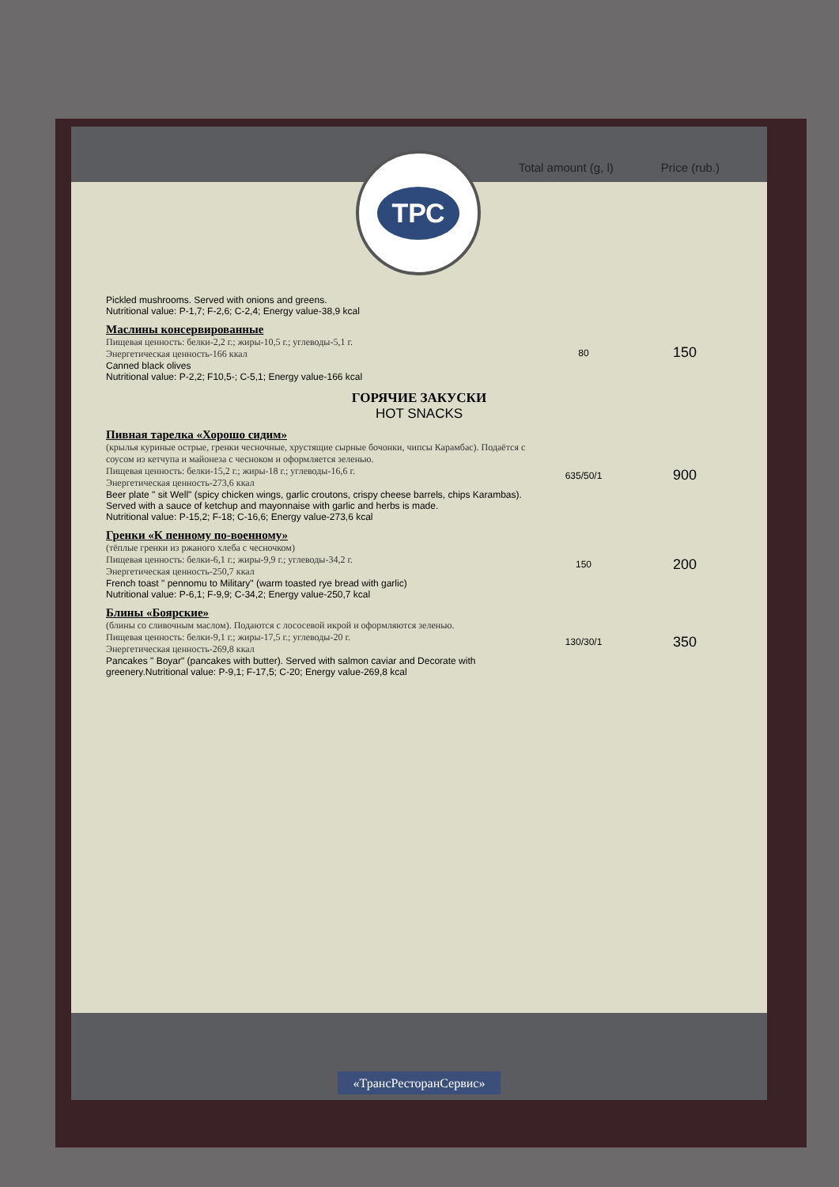Total amount (g, l)
Price (rub.)
ТРС
| Pickled mushrooms. Served with onions and greens. Nutritional value: P-1,7; F-2,6; C-2,4; Energy value-38,9 kcal | | |
| Маслины консервированные Пищевая ценность: белки-2,2 г.; жиры-10,5 г.; углеводы-5,1 г. Энергетическая ценность-166 ккал Canned black olives Nutritional value: P-2,2; F10,5-; C-5,1; Energy value-166 kcal | 80 | 150 |
ГОРЯЧИЕ ЗАКУСКИ
HOT SNACKS
| Пивная тарелка «Хорошо сидим» (крылья куриные острые, гренки чесночные, хрустящие сырные бочонки, чипсы Карамбас). Подаётся с соусом из кетчупа и майонеза с чесноком и оформляется зеленью. Пищевая ценность: белки-15,2 г.; жиры-18 г.; углеводы-16,6 г. Энергетическая ценность-273,6 ккал Beer plate " sit Well" (spicy chicken wings, garlic croutons, crispy cheese barrels, chips Karambas). Served with a sauce of ketchup and mayonnaise with garlic and herbs is made. Nutritional value: P-15,2; F-18; C-16,6; Energy value-273,6 kcal | 635/50/1 | 900 |
| Гренки «К пенному по-военному» (тёплые гренки из ржаного хлеба с чесночком) Пищевая ценность: белки-6,1 г.; жиры-9,9 г.; углеводы-34,2 г. Энергетическая ценность-250,7 ккал French toast " pennomu to Military" (warm toasted rye bread with garlic) Nutritional value: P-6,1; F-9,9; C-34,2; Energy value-250,7 kcal | 150 | 200 |
| Блины «Боярские» (блины со сливочным маслом). Подаются с лососевой икрой и оформляются зеленью. Пищевая ценность: белки-9,1 г.; жиры-17,5 г.; углеводы-20 г. Энергетическая ценность-269,8 ккал Pancakes " Boyar" (pancakes with butter). Served with salmon caviar and Decorate with greenery.Nutritional value: P-9,1; F-17,5; C-20; Energy value-269,8 kcal | 130/30/1 | 350 |
«ТрансРесторанСервис»